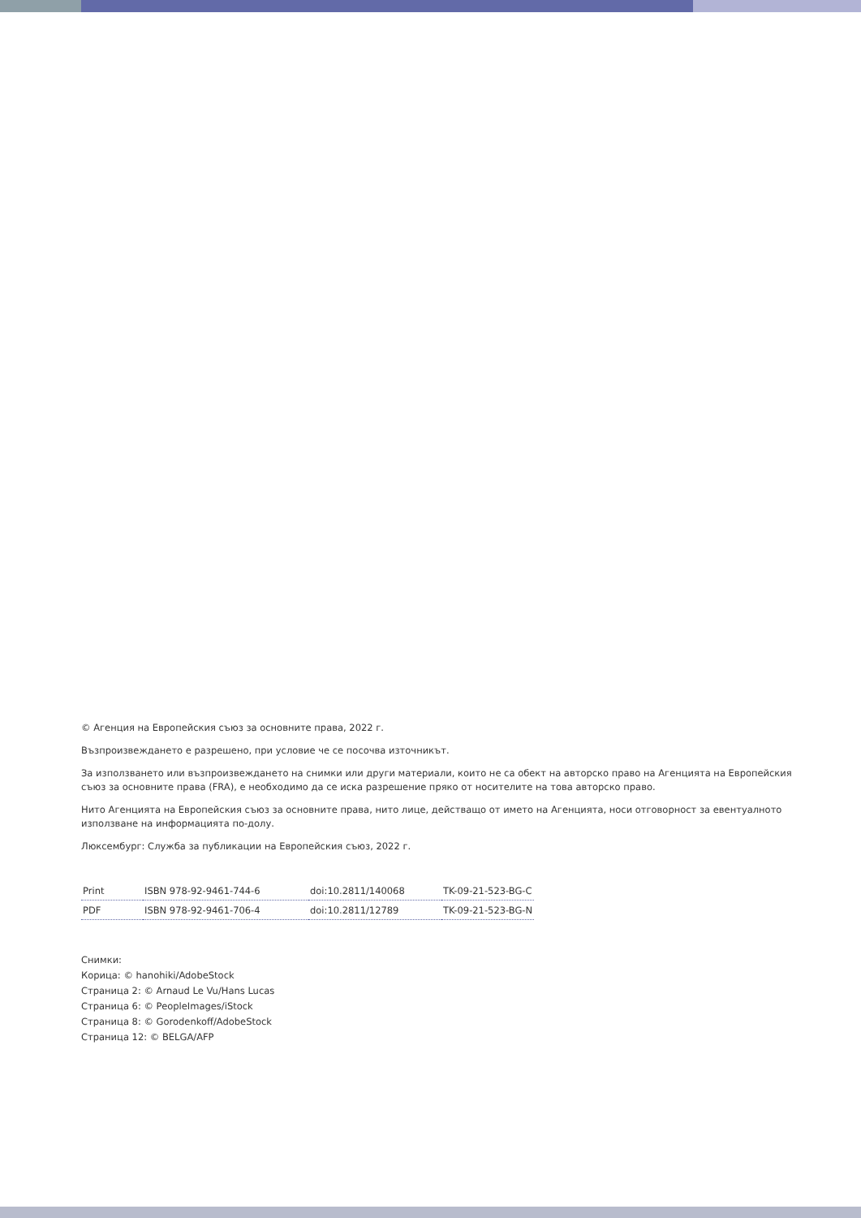© Агенция на Европейския съюз за основните права, 2022 г.
Възпроизвеждането е разрешено, при условие че се посочва източникът.
За използването или възпроизвеждането на снимки или други материали, които не са обект на авторско право на Агенцията на Европейския съюз за основните права (FRA), е необходимо да се иска разрешение пряко от носителите на това авторско право.
Нито Агенцията на Европейския съюз за основните права, нито лице, действащо от името на Агенцията, носи отговорност за евентуалното използване на информацията по-долу.
Люксембург: Служба за публикации на Европейския съюз, 2022 г.
| Print | ISBN 978-92-9461-744-6 | doi:10.2811/140068 | TK-09-21-523-BG-C |
| PDF | ISBN 978-92-9461-706-4 | doi:10.2811/12789 | TK-09-21-523-BG-N |
Снимки:
Корица: © hanohiki/AdobeStock
Страница 2: © Arnaud Le Vu/Hans Lucas
Страница 6: © PeopleImages/iStock
Страница 8: © Gorodenkoff/AdobeStock
Страница 12: © BELGA/AFP